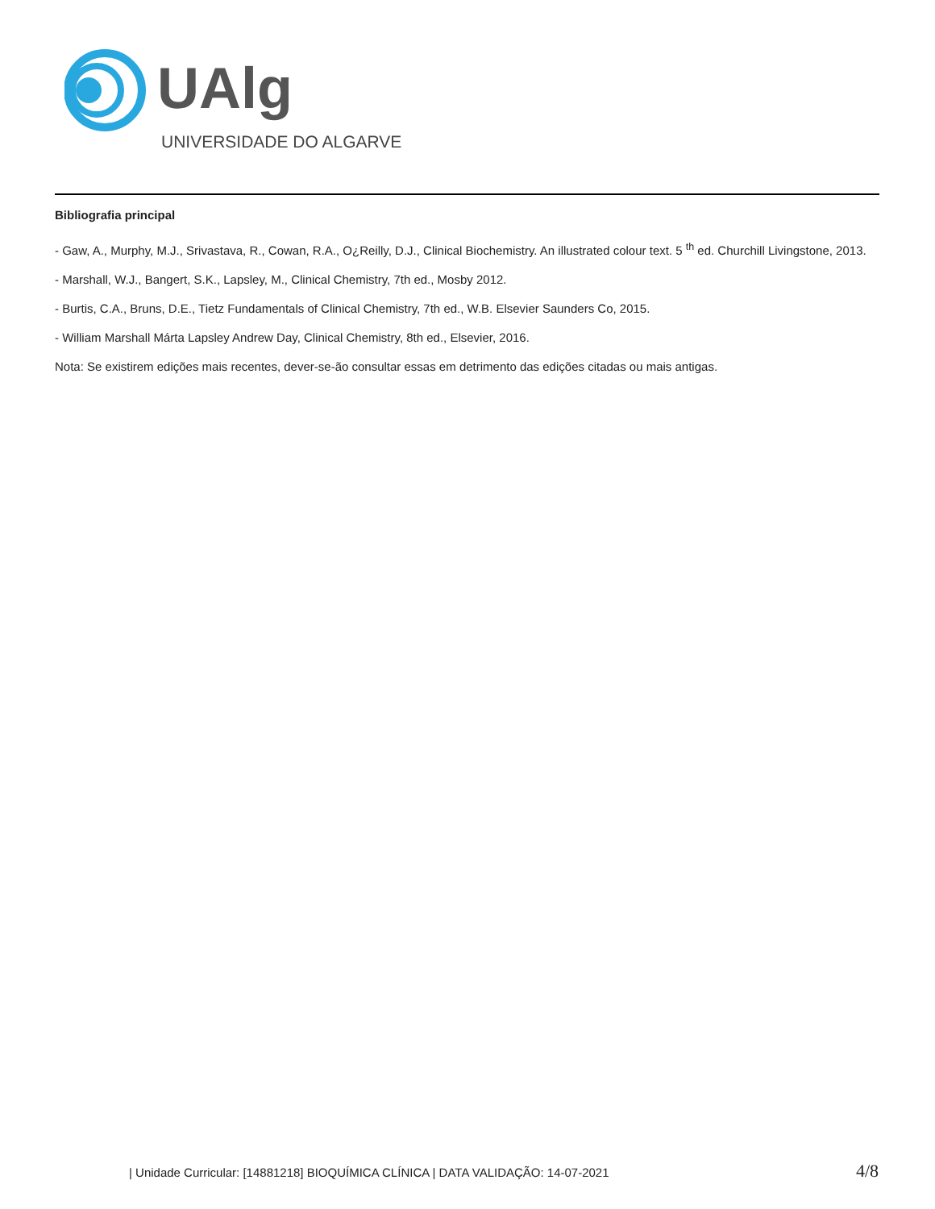UAlg
UNIVERSIDADE DO ALGARVE
Bibliografia principal
- Gaw, A., Murphy, M.J., Srivastava, R., Cowan, R.A., O¿Reilly, D.J., Clinical Biochemistry. An illustrated colour text. 5 <sup>th</sup> ed. Churchill Livingstone, 2013.
- Marshall, W.J., Bangert, S.K., Lapsley, M., Clinical Chemistry, 7th ed., Mosby 2012.
- Burtis, C.A., Bruns, D.E., Tietz Fundamentals of Clinical Chemistry, 7th ed., W.B. Elsevier Saunders Co, 2015.
- William Marshall Márta Lapsley Andrew Day, Clinical Chemistry, 8th ed., Elsevier, 2016.
Nota: Se existirem edições mais recentes, dever-se-ão consultar essas em detrimento das edições citadas ou mais antigas.
| Unidade Curricular: [14881218] BIOQUÍMICA CLÍNICA | DATA VALIDAÇÃO: 14-07-2021 4/8